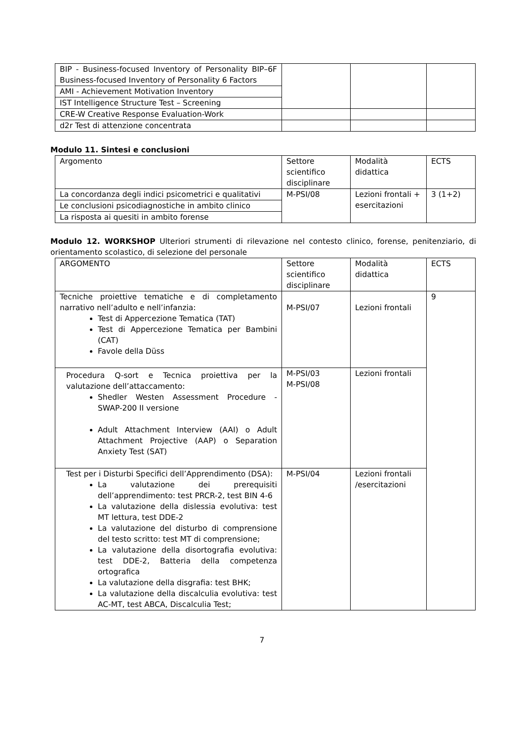| BIP - Business-focused Inventory of Personality BIP–6F Business-focused Inventory of Personality 6 Factors | | | |
| AMI - Achievement Motivation Inventory | | | |
| IST Intelligence Structure Test – Screening | | | |
| CRE-W Creative Response Evaluation-Work | | | |
| d2r Test di attenzione concentrata | | | |
Modulo 11. Sintesi e conclusioni
| Argomento | Settore scientifico disciplinare | Modalità didattica | ECTS |
| La concordanza degli indici psicometrici e qualitativi | M-PSI/08 | Lezioni frontali + esercitazioni | 3 (1+2) |
| Le conclusioni psicodiagnostiche in ambito clinico | | | |
| La risposta ai quesiti in ambito forense | | | |
Modulo 12. WORKSHOP Ulteriori strumenti di rilevazione nel contesto clinico, forense, penitenziario, di orientamento scolastico, di selezione del personale
| ARGOMENTO | Settore scientifico disciplinare | Modalità didattica | ECTS |
| Tecniche proiettive tematiche e di completamento narrativo nell’adulto e nell’infanzia: Test di Appercezione Tematica (TAT) Test di Appercezione Tematica per Bambini (CAT) Favole della Düss | M-PSI/07 | Lezioni frontali | 9 |
| Procedura Q-sort e Tecnica proiettiva per la valutazione dell’attaccamento: Shedler Westen Assessment Procedure - SWAP-200 II versione Adult Attachment Interview (AAI) o Adult Attachment Projective (AAP) o Separation Anxiety Test (SAT) | M-PSI/03 M-PSI/08 | Lezioni frontali | |
| Test per i Disturbi Specifici dell’Apprendimento (DSA): La valutazione dei prerequisiti dell’apprendimento: test PRCR-2, test BIN 4-6 La valutazione della dislessia evolutiva: test MT lettura, test DDE-2 La valutazione del disturbo di comprensione del testo scritto: test MT di comprensione; La valutazione della disortografia evolutiva: test DDE-2, Batteria della competenza ortografica La valutazione della disgrafia: test BHK; La valutazione della discalculia evolutiva: test AC-MT, test ABCA, Discalculia Test; | M-PSI/04 | Lezioni frontali /esercitazioni | |
7